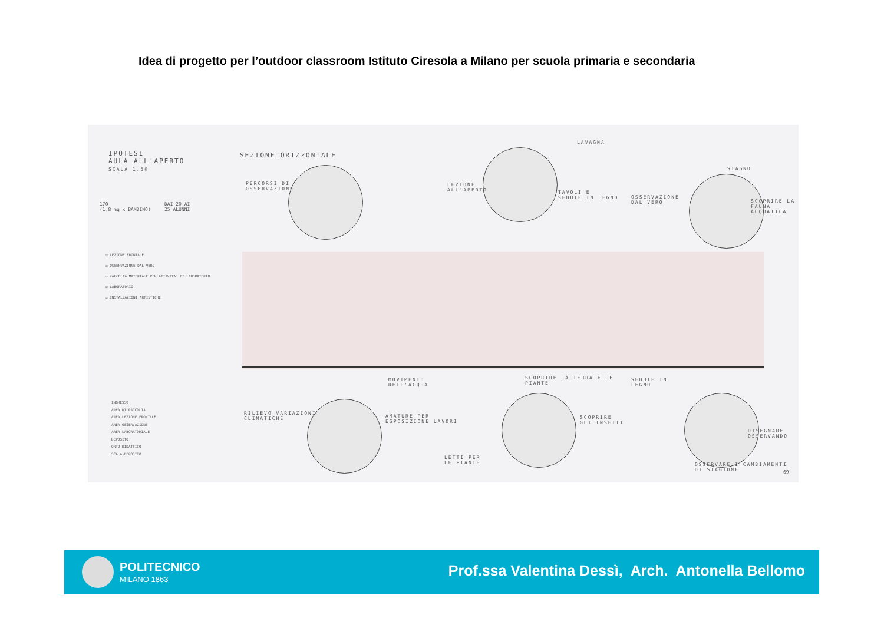Idea di progetto per l’outdoor classroom Istituto Ciresola a Milano per scuola primaria e secondaria
IPOTESI
AULA ALL'APERTO
SCALA 1.50
170
(1,8 mq x BAMBINO)
DAI 20 AI
25 ALUNNI
☑ LEZIONE FRONTALE
☑ OSSERVAZIONE DAL VERO
☑ RACCOLTA MATERIALE PER ATTIVITA' DI LABORATORIO
☑ LABORATORIO
☑ INSTALLAZIONI ARTISTICHE
INGRESSO
AREA DI RACCOLTA
AREA LEZIONE FRONTALE
AREA OSSERVAZIONE
AREA LABORATORIALE
DEPOSITO
ORTO DIDATTICO
SCALA-DEPOSITO
SEZIONE ORIZZONTALE
PERCORSI DI
OSSERVAZIONE
LAVAGNA
LEZIONE
ALL'APERTO
TAVOLI E
SEDUTE IN LEGNO
STAGNO
OSSERVAZIONE
DAL VERO
SCOPRIRE LA
FAUNA
ACQUATICA
MOVIMENTO
DELL'ACQUA
RILIEVO VARIAZIONI
CLIMATICHE
AMATURE PER
ESPOSIZIONE LAVORI
SCOPRIRE LA TERRA E LE
PIANTE
SCOPRIRE
GLI INSETTI
LETTI PER
LE PIANTE
SEDUTE IN
LEGNO
DISEGNARE
OSSERVANDO
OSSERVARE I CAMBIAMENTI
DI STAGIONE
69
POLITECNICO
MILANO 1863
Prof.ssa Valentina Dessì, Arch. Antonella Bellomo